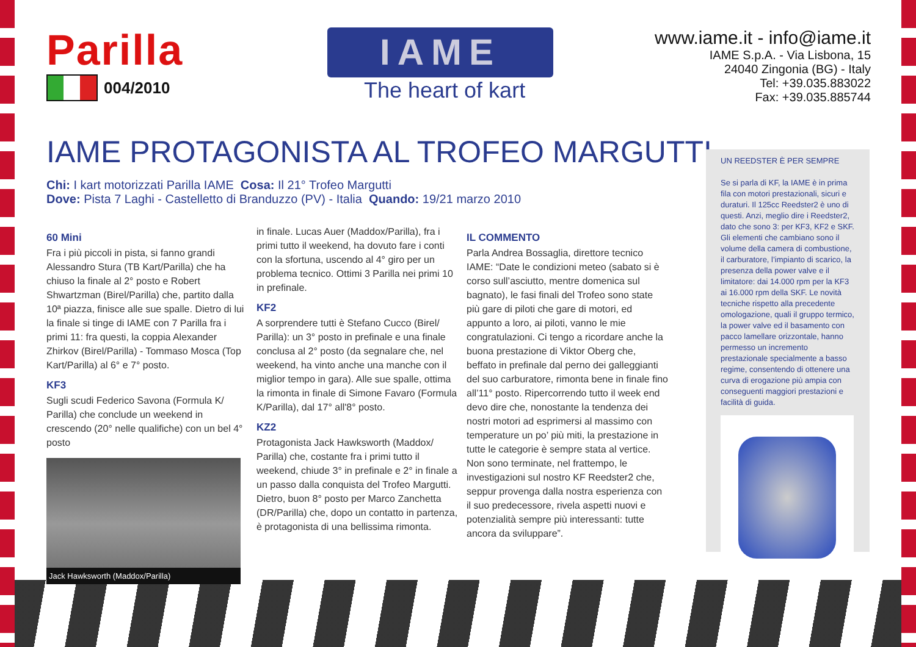Parilla
004/2010
IAME
The heart of kart
www.iame.it - info@iame.it
IAME S.p.A. - Via Lisbona, 15
24040 Zingonia (BG) - Italy
Tel: +39.035.883022
Fax: +39.035.885744
IAME PROTAGONISTA AL TROFEO MARGUTTI
Chi: I kart motorizzati Parilla IAME Cosa: Il 21° Trofeo Margutti
Dove: Pista 7 Laghi - Castelletto di Branduzzo (PV) - Italia Quando: 19/21 marzo 2010
60 Mini
Fra i più piccoli in pista, si fanno grandi Alessandro Stura (TB Kart/Parilla) che ha chiuso la finale al 2° posto e Robert Shwartzman (Birel/Parilla) che, partito dalla 10ª piazza, finisce alle sue spalle. Dietro di lui la finale si tinge di IAME con 7 Parilla fra i primi 11: fra questi, la coppia Alexander Zhirkov (Birel/Parilla) - Tommaso Mosca (Top Kart/Parilla) al 6° e 7° posto.
KF3
Sugli scudi Federico Savona (Formula K/ Parilla) che conclude un weekend in crescendo (20° nelle qualifiche) con un bel 4° posto
Jack Hawksworth (Maddox/Parilla)
in finale. Lucas Auer (Maddox/Parilla), fra i primi tutto il weekend, ha dovuto fare i conti con la sfortuna, uscendo al 4° giro per un problema tecnico. Ottimi 3 Parilla nei primi 10 in prefinale.
KF2
A sorprendere tutti è Stefano Cucco (Birel/ Parilla): un 3° posto in prefinale e una finale conclusa al 2° posto (da segnalare che, nel weekend, ha vinto anche una manche con il miglior tempo in gara). Alle sue spalle, ottima la rimonta in finale di Simone Favaro (Formula K/Parilla), dal 17° all'8° posto.
KZ2
Protagonista Jack Hawksworth (Maddox/ Parilla) che, costante fra i primi tutto il weekend, chiude 3° in prefinale e 2° in finale a un passo dalla conquista del Trofeo Margutti. Dietro, buon 8° posto per Marco Zanchetta (DR/Parilla) che, dopo un contatto in partenza, è protagonista di una bellissima rimonta.
IL COMMENTO
Parla Andrea Bossaglia, direttore tecnico IAME: “Date le condizioni meteo (sabato si è corso sull’asciutto, mentre domenica sul bagnato), le fasi finali del Trofeo sono state più gare di piloti che gare di motori, ed appunto a loro, ai piloti, vanno le mie congratulazioni. Ci tengo a ricordare anche la buona prestazione di Viktor Oberg che, beffato in prefinale dal perno dei galleggianti del suo carburatore, rimonta bene in finale fino all’11° posto. Ripercorrendo tutto il week end devo dire che, nonostante la tendenza dei nostri motori ad esprimersi al massimo con temperature un po’ più miti, la prestazione in tutte le categorie è sempre stata al vertice. Non sono terminate, nel frattempo, le investigazioni sul nostro KF Reedster2 che, seppur provenga dalla nostra esperienza con il suo predecessore, rivela aspetti nuovi e potenzialità sempre più interessanti: tutte ancora da sviluppare”.
UN REEDSTER È PER SEMPRE
Se si parla di KF, la IAME è in prima fila con motori prestazionali, sicuri e duraturi. Il 125cc Reedster2 è uno di questi. Anzi, meglio dire i Reedster2, dato che sono 3: per KF3, KF2 e SKF. Gli elementi che cambiano sono il volume della camera di combustione, il carburatore, l’impianto di scarico, la presenza della power valve e il limitatore: dai 14.000 rpm per la KF3 ai 16.000 rpm della SKF. Le novità tecniche rispetto alla precedente omologazione, quali il gruppo termico, la power valve ed il basamento con pacco lamellare orizzontale, hanno permesso un incremento prestazionale specialmente a basso regime, consentendo di ottenere una curva di erogazione più ampia con conseguenti maggiori prestazioni e facilità di guida.